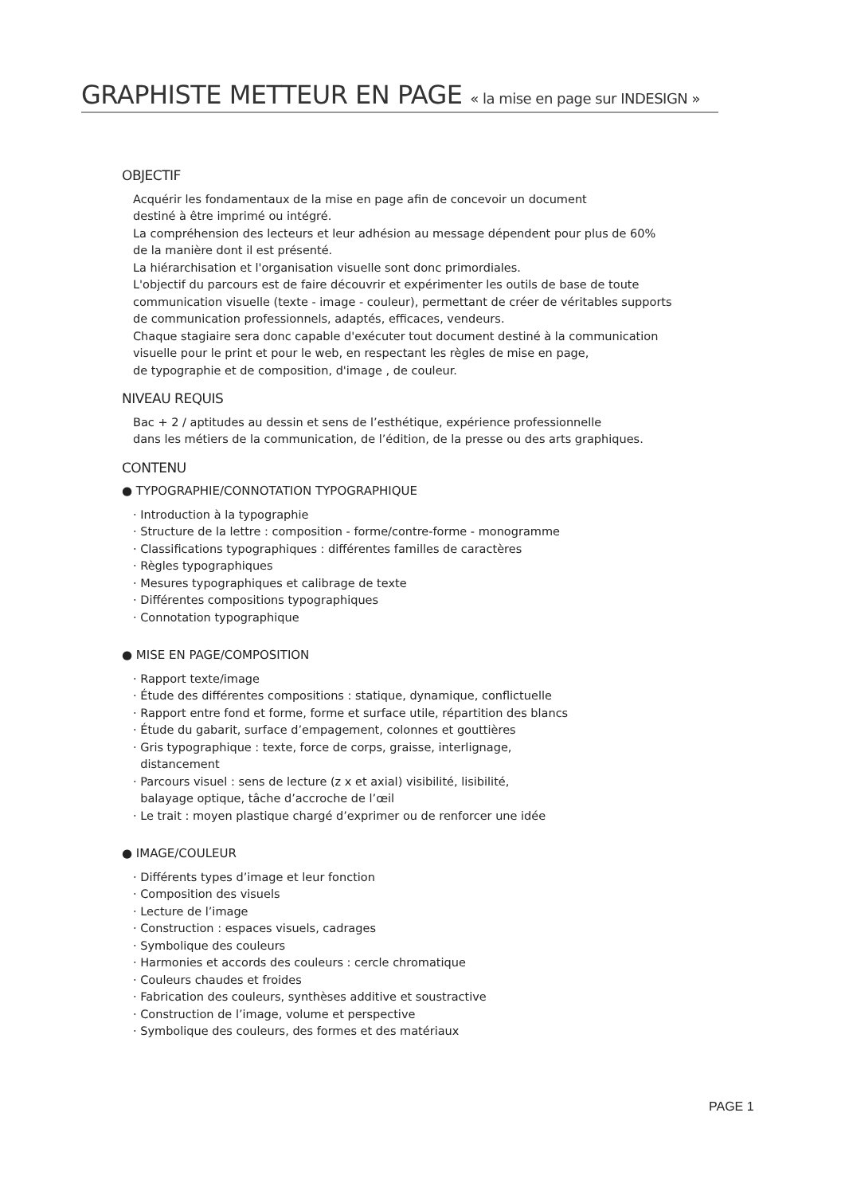GRAPHISTE METTEUR EN PAGE « la mise en page sur INDESIGN »
OBJECTIF
Acquérir les fondamentaux de la mise en page afin de concevoir un document
destiné à être imprimé ou intégré.
La compréhension des lecteurs et leur adhésion au message dépendent pour plus de 60%
de la manière dont il est présenté.
La hiérarchisation et l'organisation visuelle sont donc primordiales.
L'objectif du parcours est de faire découvrir et expérimenter les outils de base de toute
communication visuelle (texte - image - couleur), permettant de créer de véritables supports
de communication professionnels, adaptés, efficaces, vendeurs.
Chaque stagiaire sera donc capable d'exécuter tout document destiné à la communication
visuelle pour le print et pour le web, en respectant les règles de mise en page,
de typographie et de composition, d'image , de couleur.
NIVEAU REQUIS
Bac + 2 / aptitudes au dessin et sens de l’esthétique, expérience professionnelle
dans les métiers de la communication, de l’édition, de la presse ou des arts graphiques.
CONTENU
● TYPOGRAPHIE/CONNOTATION TYPOGRAPHIQUE
· Introduction à la typographie
· Structure de la lettre : composition - forme/contre-forme - monogramme
· Classifications typographiques : différentes familles de caractères
· Règles typographiques
· Mesures typographiques et calibrage de texte
· Différentes compositions typographiques
· Connotation typographique
● MISE EN PAGE/COMPOSITION
· Rapport texte/image
· Étude des différentes compositions : statique, dynamique, conflictuelle
· Rapport entre fond et forme, forme et surface utile, répartition des blancs
· Étude du gabarit, surface d’empagement, colonnes et gouttières
· Gris typographique : texte, force de corps, graisse, interlignage,
distancement
· Parcours visuel : sens de lecture (z x et axial) visibilité, lisibilité,
balayage optique, tâche d’accroche de l’œil
· Le trait : moyen plastique chargé d’exprimer ou de renforcer une idée
● IMAGE/COULEUR
· Différents types d’image et leur fonction
· Composition des visuels
· Lecture de l’image
· Construction : espaces visuels, cadrages
· Symbolique des couleurs
· Harmonies et accords des couleurs : cercle chromatique
· Couleurs chaudes et froides
· Fabrication des couleurs, synthèses additive et soustractive
· Construction de l’image, volume et perspective
· Symbolique des couleurs, des formes et des matériaux
PAGE 1